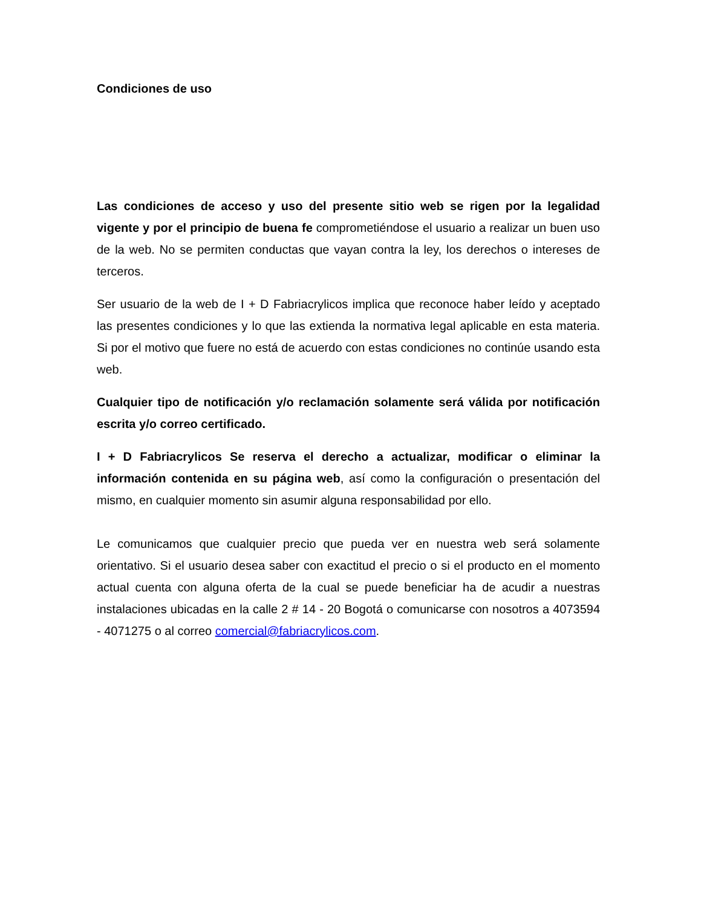Condiciones de uso
Las condiciones de acceso y uso del presente sitio web se rigen por la legalidad vigente y por el principio de buena fe comprometiéndose el usuario a realizar un buen uso de la web. No se permiten conductas que vayan contra la ley, los derechos o intereses de terceros.
Ser usuario de la web de I + D Fabriacrylicos implica que reconoce haber leído y aceptado las presentes condiciones y lo que las extienda la normativa legal aplicable en esta materia. Si por el motivo que fuere no está de acuerdo con estas condiciones no continúe usando esta web.
Cualquier tipo de notificación y/o reclamación solamente será válida por notificación escrita y/o correo certificado.
I + D Fabriacrylicos Se reserva el derecho a actualizar, modificar o eliminar la información contenida en su página web, así como la configuración o presentación del mismo, en cualquier momento sin asumir alguna responsabilidad por ello.
Le comunicamos que cualquier precio que pueda ver en nuestra web será solamente orientativo. Si el usuario desea saber con exactitud el precio o si el producto en el momento actual cuenta con alguna oferta de la cual se puede beneficiar ha de acudir a nuestras instalaciones ubicadas en la calle 2 # 14 - 20 Bogotá o comunicarse con nosotros a 4073594 - 4071275 o al correo comercial@fabriacrylicos.com.